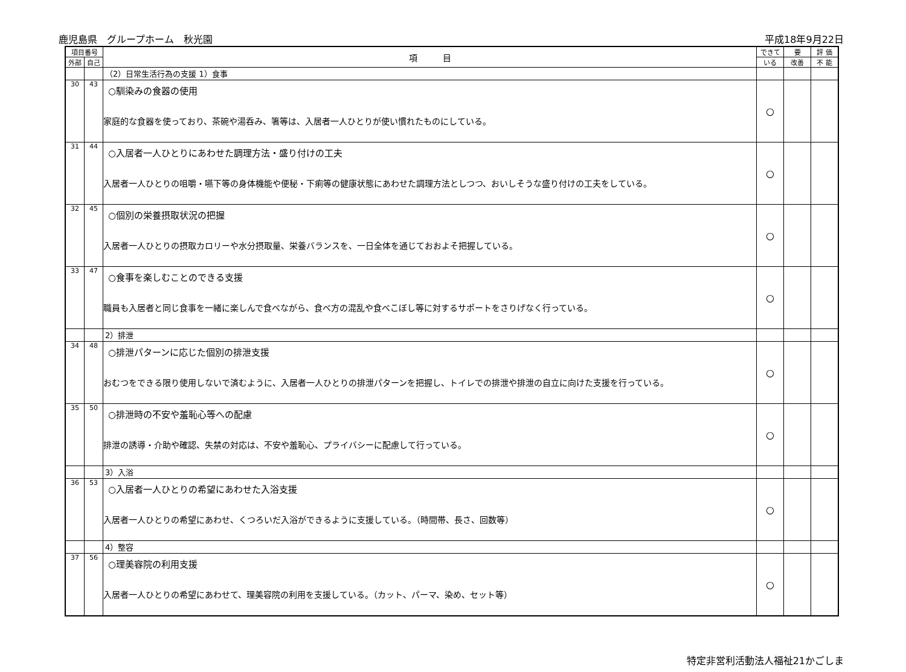鹿児島県　グループホーム　秋光園 平成18年9月22日
| 項目番号 | | 項 目 | できて | 要 | 評 価 |
| --- | --- | --- | --- | --- | --- |
| 外部 | 自己 | | いる | 改善 | 不 能 |
| | | （2）日常生活行為の支援 1）食事 | | | |
| 30 | 43 | ○馴染みの食器の使用 家庭的な食器を使っており、茶碗や湯呑み、箸等は、入居者一人ひとりが使い慣れたものにしている。 | ○ | | |
| 31 | 44 | ○入居者一人ひとりにあわせた調理方法・盛り付けの工夫 入居者一人ひとりの咀嚼・嚥下等の身体機能や便秘・下痢等の健康状態にあわせた調理方法としつつ、おいしそうな盛り付けの工夫をしている。 | ○ | | |
| 32 | 45 | ○個別の栄養摂取状況の把握 入居者一人ひとりの摂取カロリーや水分摂取量、栄養バランスを、一日全体を通じておおよそ把握している。 | ○ | | |
| 33 | 47 | ○食事を楽しむことのできる支援 職員も入居者と同じ食事を一緒に楽しんで食べながら、食べ方の混乱や食べこぼし等に対するサポートをさりげなく行っている。 | ○ | | |
| | | 2）排泄 | | | |
| 34 | 48 | ○排泄パターンに応じた個別の排泄支援 おむつをできる限り使用しないで済むように、入居者一人ひとりの排泄パターンを把握し、トイレでの排泄や排泄の自立に向けた支援を行っている。 | ○ | | |
| 35 | 50 | ○排泄時の不安や羞恥心等への配慮 排泄の誘導・介助や確認、失禁の対応は、不安や羞恥心、プライバシーに配慮して行っている。 | ○ | | |
| | | 3）入浴 | | | |
| 36 | 53 | ○入居者一人ひとりの希望にあわせた入浴支援 入居者一人ひとりの希望にあわせ、くつろいだ入浴ができるように支援している。（時間帯、長さ、回数等） | ○ | | |
| | | 4）整容 | | | |
| 37 | 56 | ○理美容院の利用支援 入居者一人ひとりの希望にあわせて、理美容院の利用を支援している。（カット、パーマ、染め、セット等） | ○ | | |
特定非営利活動法人福祉21かごしま